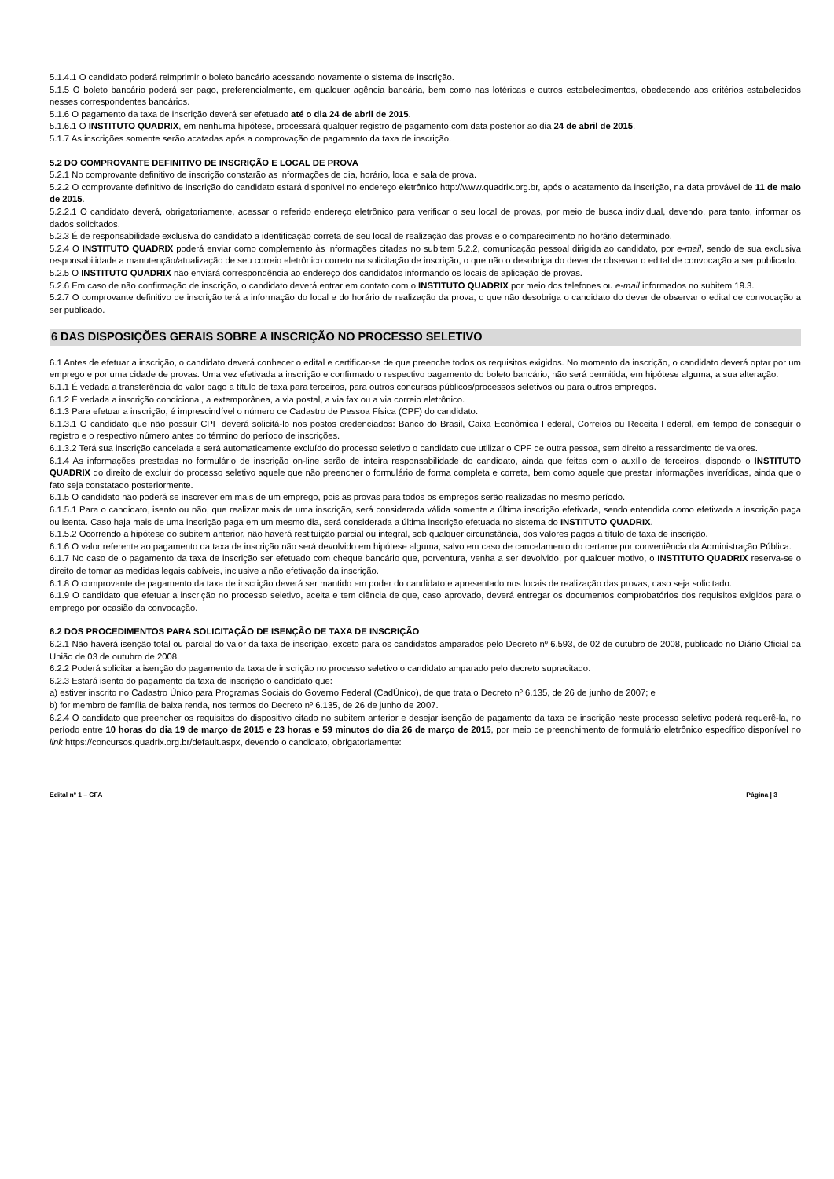5.1.4.1 O candidato poderá reimprimir o boleto bancário acessando novamente o sistema de inscrição.
5.1.5 O boleto bancário poderá ser pago, preferencialmente, em qualquer agência bancária, bem como nas lotéricas e outros estabelecimentos, obedecendo aos critérios estabelecidos nesses correspondentes bancários.
5.1.6 O pagamento da taxa de inscrição deverá ser efetuado até o dia 24 de abril de 2015.
5.1.6.1 O INSTITUTO QUADRIX, em nenhuma hipótese, processará qualquer registro de pagamento com data posterior ao dia 24 de abril de 2015.
5.1.7 As inscrições somente serão acatadas após a comprovação de pagamento da taxa de inscrição.
5.2 DO COMPROVANTE DEFINITIVO DE INSCRIÇÃO E LOCAL DE PROVA
5.2.1 No comprovante definitivo de inscrição constarão as informações de dia, horário, local e sala de prova.
5.2.2 O comprovante definitivo de inscrição do candidato estará disponível no endereço eletrônico http://www.quadrix.org.br, após o acatamento da inscrição, na data provável de 11 de maio de 2015.
5.2.2.1 O candidato deverá, obrigatoriamente, acessar o referido endereço eletrônico para verificar o seu local de provas, por meio de busca individual, devendo, para tanto, informar os dados solicitados.
5.2.3 É de responsabilidade exclusiva do candidato a identificação correta de seu local de realização das provas e o comparecimento no horário determinado.
5.2.4 O INSTITUTO QUADRIX poderá enviar como complemento às informações citadas no subitem 5.2.2, comunicação pessoal dirigida ao candidato, por e-mail, sendo de sua exclusiva responsabilidade a manutenção/atualização de seu correio eletrônico correto na solicitação de inscrição, o que não o desobriga do dever de observar o edital de convocação a ser publicado.
5.2.5 O INSTITUTO QUADRIX não enviará correspondência ao endereço dos candidatos informando os locais de aplicação de provas.
5.2.6 Em caso de não confirmação de inscrição, o candidato deverá entrar em contato com o INSTITUTO QUADRIX por meio dos telefones ou e-mail informados no subitem 19.3.
5.2.7 O comprovante definitivo de inscrição terá a informação do local e do horário de realização da prova, o que não desobriga o candidato do dever de observar o edital de convocação a ser publicado.
6 DAS DISPOSIÇÕES GERAIS SOBRE A INSCRIÇÃO NO PROCESSO SELETIVO
6.1 Antes de efetuar a inscrição, o candidato deverá conhecer o edital e certificar-se de que preenche todos os requisitos exigidos. No momento da inscrição, o candidato deverá optar por um emprego e por uma cidade de provas. Uma vez efetivada a inscrição e confirmado o respectivo pagamento do boleto bancário, não será permitida, em hipótese alguma, a sua alteração.
6.1.1 É vedada a transferência do valor pago a título de taxa para terceiros, para outros concursos públicos/processos seletivos ou para outros empregos.
6.1.2 É vedada a inscrição condicional, a extemporânea, a via postal, a via fax ou a via correio eletrônico.
6.1.3 Para efetuar a inscrição, é imprescindível o número de Cadastro de Pessoa Física (CPF) do candidato.
6.1.3.1 O candidato que não possuir CPF deverá solicitá-lo nos postos credenciados: Banco do Brasil, Caixa Econômica Federal, Correios ou Receita Federal, em tempo de conseguir o registro e o respectivo número antes do término do período de inscrições.
6.1.3.2 Terá sua inscrição cancelada e será automaticamente excluído do processo seletivo o candidato que utilizar o CPF de outra pessoa, sem direito a ressarcimento de valores.
6.1.4 As informações prestadas no formulário de inscrição on-line serão de inteira responsabilidade do candidato, ainda que feitas com o auxílio de terceiros, dispondo o INSTITUTO QUADRIX do direito de excluir do processo seletivo aquele que não preencher o formulário de forma completa e correta, bem como aquele que prestar informações inverídicas, ainda que o fato seja constatado posteriormente.
6.1.5 O candidato não poderá se inscrever em mais de um emprego, pois as provas para todos os empregos serão realizadas no mesmo período.
6.1.5.1 Para o candidato, isento ou não, que realizar mais de uma inscrição, será considerada válida somente a última inscrição efetivada, sendo entendida como efetivada a inscrição paga ou isenta. Caso haja mais de uma inscrição paga em um mesmo dia, será considerada a última inscrição efetuada no sistema do INSTITUTO QUADRIX.
6.1.5.2 Ocorrendo a hipótese do subitem anterior, não haverá restituição parcial ou integral, sob qualquer circunstância, dos valores pagos a título de taxa de inscrição.
6.1.6 O valor referente ao pagamento da taxa de inscrição não será devolvido em hipótese alguma, salvo em caso de cancelamento do certame por conveniência da Administração Pública.
6.1.7 No caso de o pagamento da taxa de inscrição ser efetuado com cheque bancário que, porventura, venha a ser devolvido, por qualquer motivo, o INSTITUTO QUADRIX reserva-se o direito de tomar as medidas legais cabíveis, inclusive a não efetivação da inscrição.
6.1.8 O comprovante de pagamento da taxa de inscrição deverá ser mantido em poder do candidato e apresentado nos locais de realização das provas, caso seja solicitado.
6.1.9 O candidato que efetuar a inscrição no processo seletivo, aceita e tem ciência de que, caso aprovado, deverá entregar os documentos comprobatórios dos requisitos exigidos para o emprego por ocasião da convocação.
6.2 DOS PROCEDIMENTOS PARA SOLICITAÇÃO DE ISENÇÃO DE TAXA DE INSCRIÇÃO
6.2.1 Não haverá isenção total ou parcial do valor da taxa de inscrição, exceto para os candidatos amparados pelo Decreto nº 6.593, de 02 de outubro de 2008, publicado no Diário Oficial da União de 03 de outubro de 2008.
6.2.2 Poderá solicitar a isenção do pagamento da taxa de inscrição no processo seletivo o candidato amparado pelo decreto supracitado.
6.2.3 Estará isento do pagamento da taxa de inscrição o candidato que:
a) estiver inscrito no Cadastro Único para Programas Sociais do Governo Federal (CadÚnico), de que trata o Decreto nº 6.135, de 26 de junho de 2007; e
b) for membro de família de baixa renda, nos termos do Decreto nº 6.135, de 26 de junho de 2007.
6.2.4 O candidato que preencher os requisitos do dispositivo citado no subitem anterior e desejar isenção de pagamento da taxa de inscrição neste processo seletivo poderá requerê-la, no período entre 10 horas do dia 19 de março de 2015 e 23 horas e 59 minutos do dia 26 de março de 2015, por meio de preenchimento de formulário eletrônico específico disponível no link https://concursos.quadrix.org.br/default.aspx, devendo o candidato, obrigatoriamente:
Edital nº 1 – CFA Página | 3